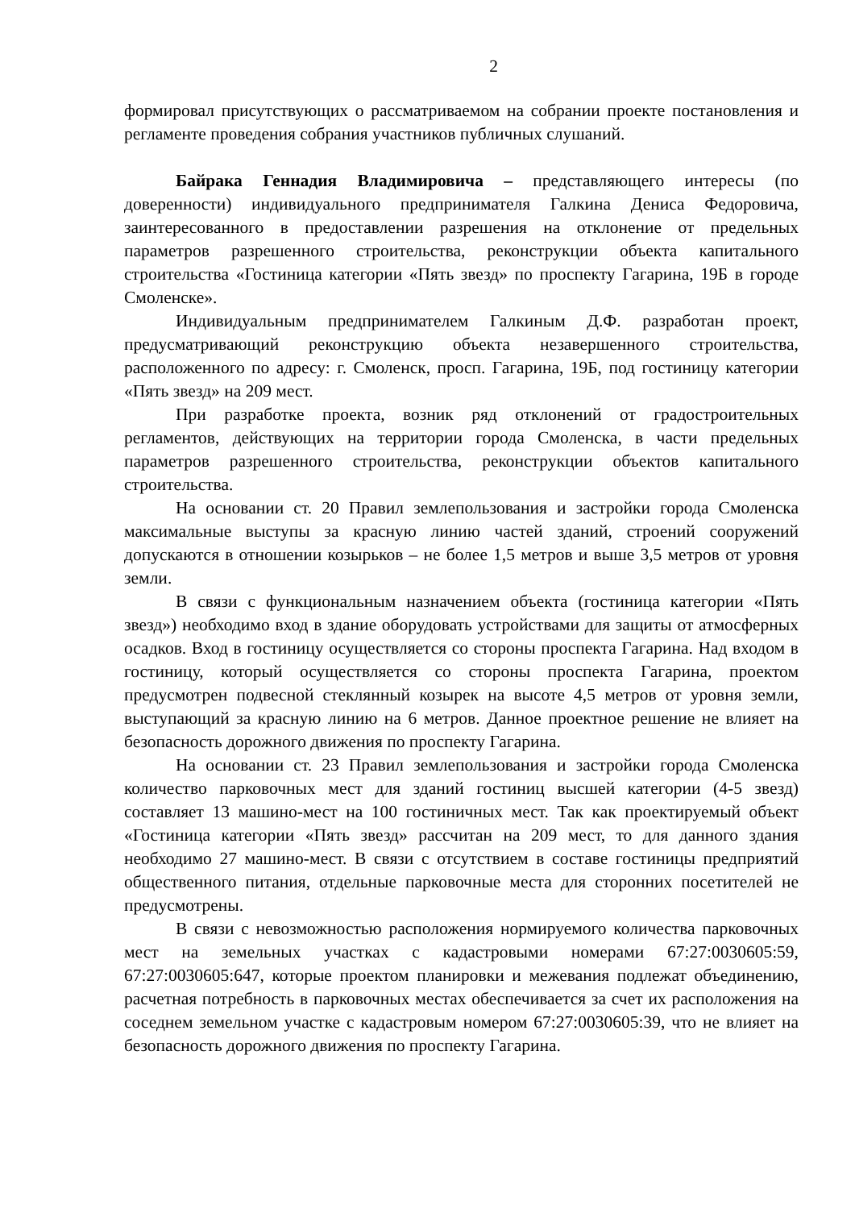2
формировал присутствующих о рассматриваемом на собрании проекте постановления и регламенте проведения собрания участников публичных слушаний.
Байрака Геннадия Владимировича – представляющего интересы (по доверенности) индивидуального предпринимателя Галкина Дениса Федоровича, заинтересованного в предоставлении разрешения на отклонение от предельных параметров разрешенного строительства, реконструкции объекта капитального строительства «Гостиница категории «Пять звезд» по проспекту Гагарина, 19Б в городе Смоленске».
Индивидуальным предпринимателем Галкиным Д.Ф. разработан проект, предусматривающий реконструкцию объекта незавершенного строительства, расположенного по адресу: г. Смоленск, просп. Гагарина, 19Б, под гостиницу категории «Пять звезд» на 209 мест.
При разработке проекта, возник ряд отклонений от градостроительных регламентов, действующих на территории города Смоленска, в части предельных параметров разрешенного строительства, реконструкции объектов капитального строительства.
На основании ст. 20 Правил землепользования и застройки города Смоленска максимальные выступы за красную линию частей зданий, строений сооружений допускаются в отношении козырьков – не более 1,5 метров и выше 3,5 метров от уровня земли.
В связи с функциональным назначением объекта (гостиница категории «Пять звезд») необходимо вход в здание оборудовать устройствами для защиты от атмосферных осадков. Вход в гостиницу осуществляется со стороны проспекта Гагарина. Над входом в гостиницу, который осуществляется со стороны проспекта Гагарина, проектом предусмотрен подвесной стеклянный козырек на высоте 4,5 метров от уровня земли, выступающий за красную линию на 6 метров. Данное проектное решение не влияет на безопасность дорожного движения по проспекту Гагарина.
На основании ст. 23 Правил землепользования и застройки города Смоленска количество парковочных мест для зданий гостиниц высшей категории (4-5 звезд) составляет 13 машино-мест на 100 гостиничных мест. Так как проектируемый объект «Гостиница категории «Пять звезд» рассчитан на 209 мест, то для данного здания необходимо 27 машино-мест. В связи с отсутствием в составе гостиницы предприятий общественного питания, отдельные парковочные места для сторонних посетителей не предусмотрены.
В связи с невозможностью расположения нормируемого количества парковочных мест на земельных участках с кадастровыми номерами 67:27:0030605:59, 67:27:0030605:647, которые проектом планировки и межевания подлежат объединению, расчетная потребность в парковочных местах обеспечивается за счет их расположения на соседнем земельном участке с кадастровым номером 67:27:0030605:39, что не влияет на безопасность дорожного движения по проспекту Гагарина.